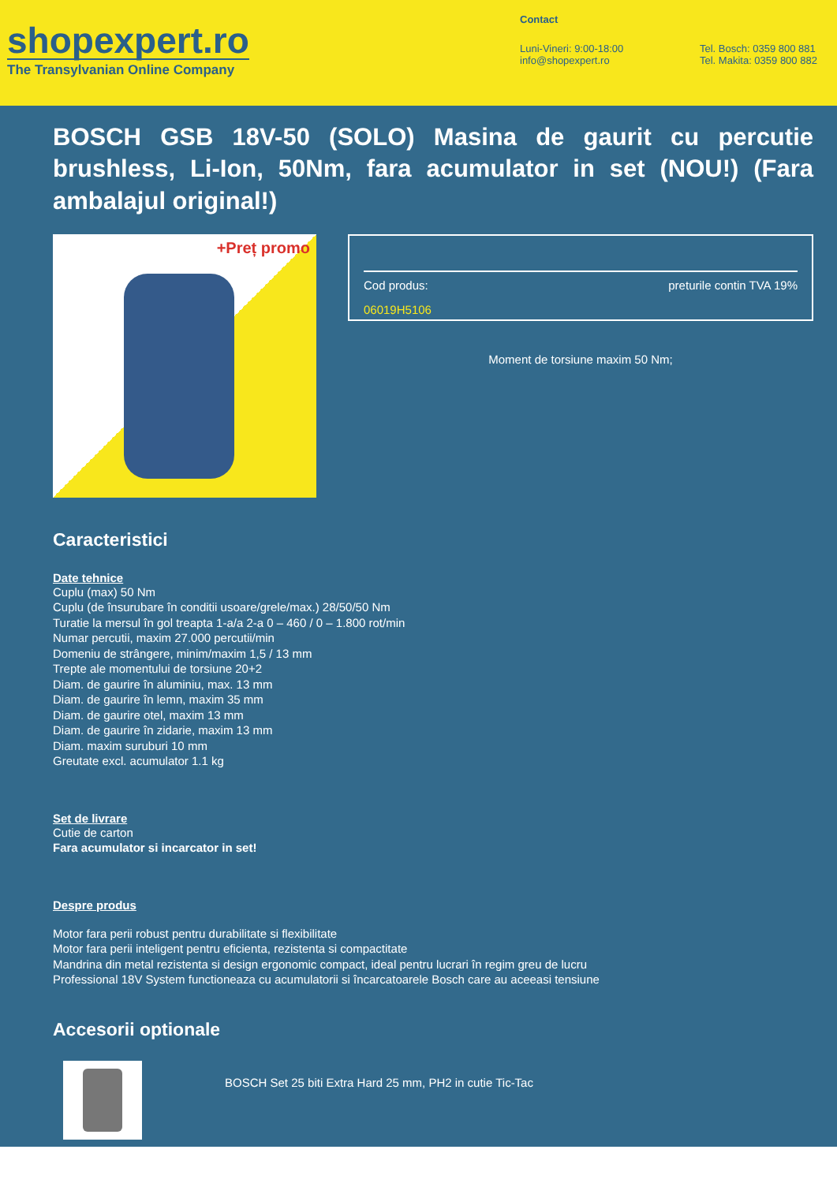shopexpert.ro
The Transylvanian Online Company
Contact
Luni-Vineri: 9:00-18:00
info@shopexpert.ro
Tel. Bosch: 0359 800 881
Tel. Makita: 0359 800 882
BOSCH GSB 18V-50 (SOLO) Masina de gaurit cu percutie brushless, Li-Ion, 50Nm, fara acumulator in set (NOU!) (Fara ambalajul original!)
+Preț promo
Cod produs: preturile contin TVA 19%
06019H5106
Moment de torsiune maxim 50 Nm;
Caracteristici
Date tehnice
Cuplu (max) 50 Nm
Cuplu (de însurubare în conditii usoare/grele/max.) 28/50/50 Nm
Turatie la mersul în gol treapta 1-a/a 2-a 0 – 460 / 0 – 1.800 rot/min
Numar percutii, maxim 27.000 percutii/min
Domeniu de strângere, minim/maxim 1,5 / 13 mm
Trepte ale momentului de torsiune 20+2
Diam. de gaurire în aluminiu, max. 13 mm
Diam. de gaurire în lemn, maxim 35 mm
Diam. de gaurire otel, maxim 13 mm
Diam. de gaurire în zidarie, maxim 13 mm
Diam. maxim suruburi 10 mm
Greutate excl. acumulator 1.1 kg
Set de livrare
Cutie de carton
Fara acumulator si incarcator in set!
Despre produs
Motor fara perii robust pentru durabilitate si flexibilitate
Motor fara perii inteligent pentru eficienta, rezistenta si compactitate
Mandrina din metal rezistenta si design ergonomic compact, ideal pentru lucrari în regim greu de lucru
Professional 18V System functioneaza cu acumulatorii si încarcatoarele Bosch care au aceeasi tensiune
Accesorii optionale
BOSCH Set 25 biti Extra Hard 25 mm, PH2 in cutie Tic-Tac